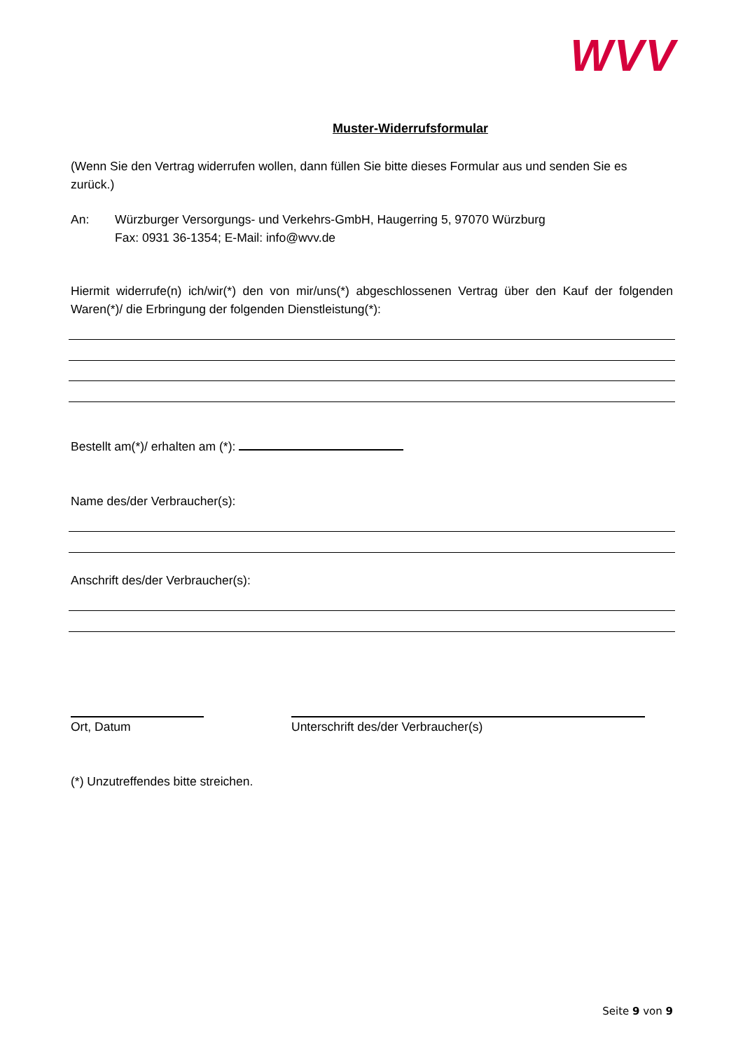WVV
Muster-Widerrufsformular
(Wenn Sie den Vertrag widerrufen wollen, dann füllen Sie bitte dieses Formular aus und senden Sie es zurück.)
An: Würzburger Versorgungs- und Verkehrs-GmbH, Haugerring 5, 97070 Würzburg
Fax: 0931 36-1354; E-Mail: info@wvv.de
Hiermit widerrufe(n) ich/wir(*) den von mir/uns(*) abgeschlossenen Vertrag über den Kauf der folgenden Waren(*)/ die Erbringung der folgenden Dienstleistung(*):
Bestellt am(*)/ erhalten am (*):
Name des/der Verbraucher(s):
Anschrift des/der Verbraucher(s):
Ort, Datum Unterschrift des/der Verbraucher(s)
(*) Unzutreffendes bitte streichen.
Seite 9 von 9